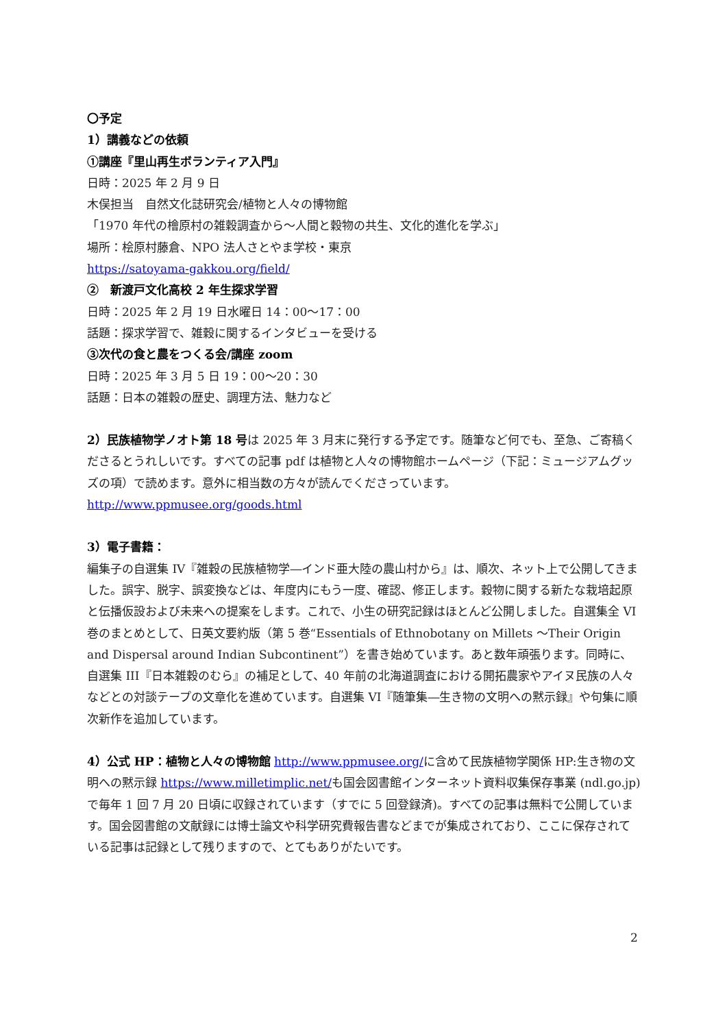〇予定
1）講義などの依頼
①講座『里山再生ボランティア入門』
日時：2025 年 2 月 9 日
木俣担当　自然文化誌研究会/植物と人々の博物館
「1970 年代の檜原村の雑穀調査から～人間と穀物の共生、文化的進化を学ぶ」
場所：桧原村藤倉、NPO 法人さとやま学校・東京
https://satoyama-gakkou.org/field/
②　新渡戸文化高校 2 年生探求学習
日時：2025 年 2 月 19 日水曜日 14：00～17：00
話題：探求学習で、雑穀に関するインタビューを受ける
③次代の食と農をつくる会/講座 zoom
日時：2025 年 3 月 5 日 19：00～20：30
話題：日本の雑穀の歴史、調理方法、魅力など
2）民族植物学ノオト第 18 号は 2025 年 3 月末に発行する予定です。随筆など何でも、至急、ご寄稿くださるとうれしいです。すべての記事 pdf は植物と人々の博物館ホームページ（下記：ミュージアムグッズの項）で読めます。意外に相当数の方々が読んでくださっています。 http://www.ppmusee.org/goods.html
3）電子書籍：
編集子の自選集 IV『雑穀の民族植物学―インド亜大陸の農山村から』は、順次、ネット上で公開してきました。誤字、脱字、誤変換などは、年度内にもう一度、確認、修正します。穀物に関する新たな栽培起原と伝播仮設および未来への提案をします。これで、小生の研究記録はほとんど公開しました。自選集全 VI 巻のまとめとして、日英文要約版（第 5 巻“Essentials of Ethnobotany on Millets ～Their Origin and Dispersal around Indian Subcontinent”）を書き始めています。あと数年頑張ります。同時に、自選集 III『日本雑穀のむら』の補足として、40 年前の北海道調査における開拓農家やアイヌ民族の人々などとの対談テープの文章化を進めています。自選集 VI『随筆集―生き物の文明への黙示録』や句集に順次新作を追加しています。
4）公式 HP：植物と人々の博物館 http://www.ppmusee.org/に含めて民族植物学関係 HP:生き物の文明への黙示録 https://www.milletimplic.net/も国会図書館インターネット資料収集保存事業 (ndl.go.jp)で毎年 1 回 7 月 20 日頃に収録されています（すでに 5 回登録済)。すべての記事は無料で公開しています。国会図書館の文献録には博士論文や科学研究費報告書などまでが集成されており、ここに保存されている記事は記録として残りますので、とてもありがたいです。
2